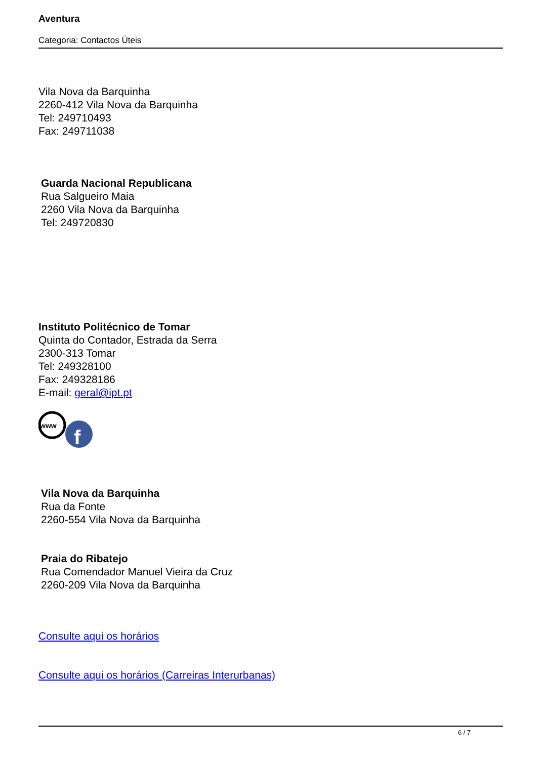Aventura
Categoria: Contactos Úteis
Vila Nova da Barquinha
2260-412 Vila Nova da Barquinha
Tel: 249710493
Fax: 249711038
Guarda Nacional Republicana
Rua Salgueiro Maia
2260 Vila Nova da Barquinha
Tel: 249720830
Instituto Politécnico de Tomar
Quinta do Contador, Estrada da Serra
2300-313 Tomar
Tel: 249328100
Fax: 249328186
E-mail: geral@ipt.pt
www
f
Vila Nova da Barquinha
Rua da Fonte
2260-554 Vila Nova da Barquinha
Praia do Ribatejo
Rua Comendador Manuel Vieira da Cruz
2260-209 Vila Nova da Barquinha
Consulte aqui os horários
Consulte aqui os horários (Carreiras Interurbanas)
6 / 7